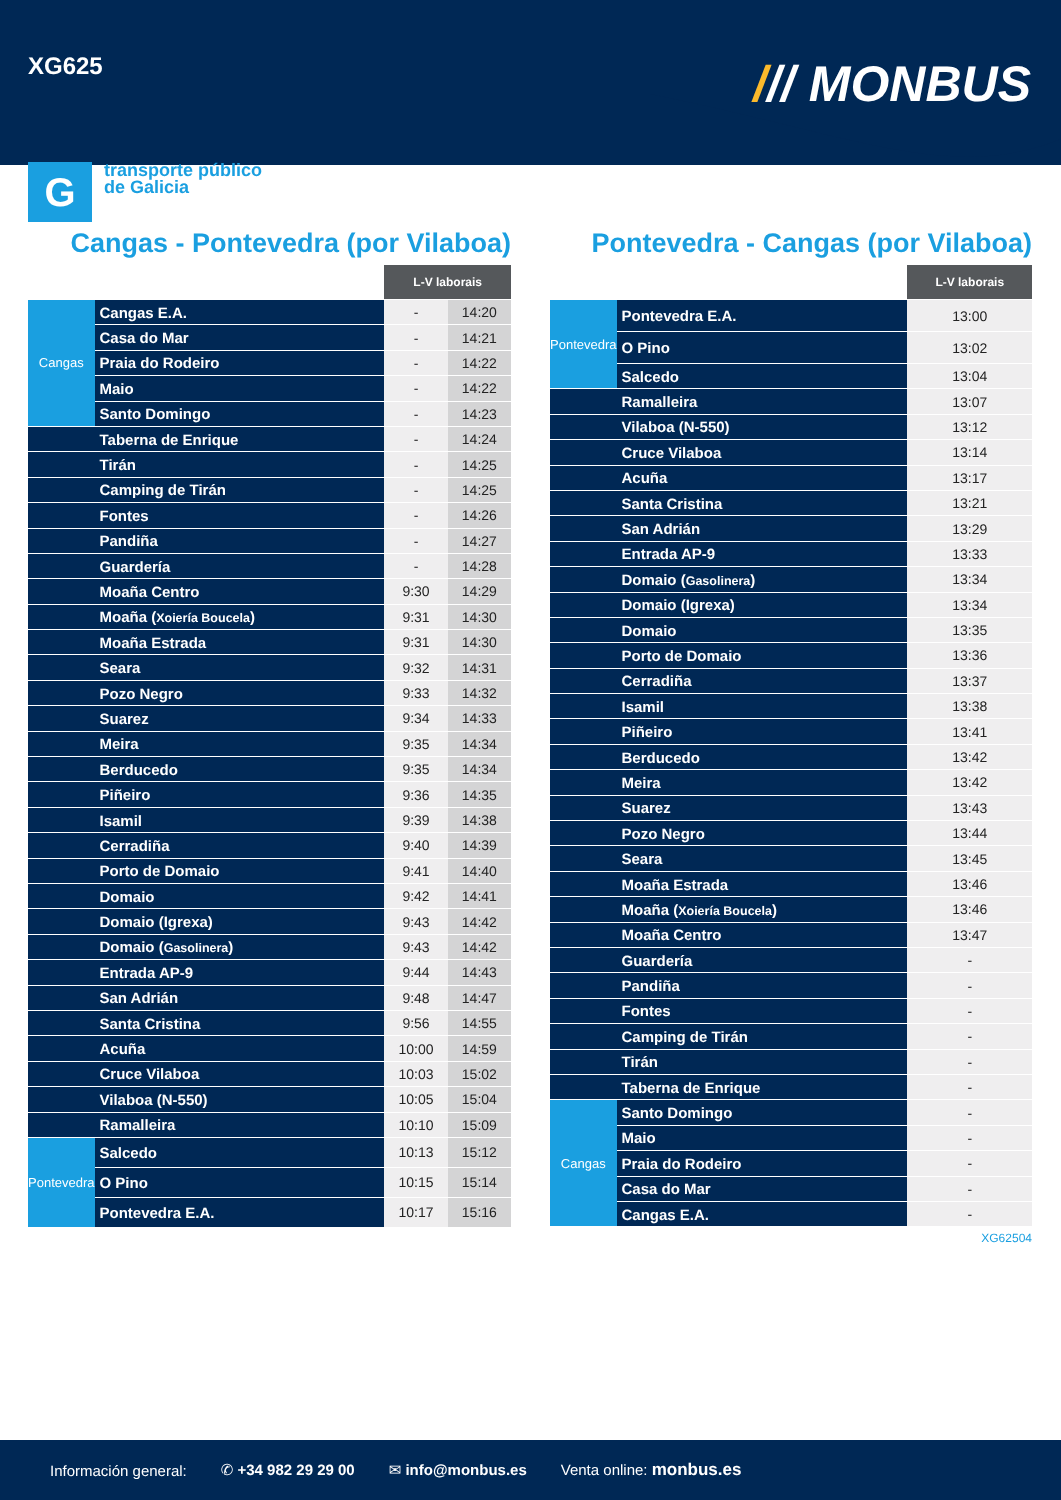XG625 /// MONBUS
G
transporte público
de Galicia
Cangas - Pontevedra (por Vilaboa)
| | | L-V laborais | |
| Cangas | Cangas E.A. | - | 14:20 |
| | Casa do Mar | - | 14:21 |
| | Praia do Rodeiro | - | 14:22 |
| | Maio | - | 14:22 |
| | Santo Domingo | - | 14:23 |
| | Taberna de Enrique | - | 14:24 |
| | Tirán | - | 14:25 |
| | Camping de Tirán | - | 14:25 |
| | Fontes | - | 14:26 |
| | Pandiña | - | 14:27 |
| | Guardería | - | 14:28 |
| | Moaña Centro | 9:30 | 14:29 |
| | Moaña ( Xoiería Boucela ) | 9:31 | 14:30 |
| | Moaña Estrada | 9:31 | 14:30 |
| | Seara | 9:32 | 14:31 |
| | Pozo Negro | 9:33 | 14:32 |
| | Suarez | 9:34 | 14:33 |
| | Meira | 9:35 | 14:34 |
| | Berducedo | 9:35 | 14:34 |
| | Piñeiro | 9:36 | 14:35 |
| | Isamil | 9:39 | 14:38 |
| | Cerradiña | 9:40 | 14:39 |
| | Porto de Domaio | 9:41 | 14:40 |
| | Domaio | 9:42 | 14:41 |
| | Domaio (Igrexa) | 9:43 | 14:42 |
| | Domaio ( Gasolinera ) | 9:43 | 14:42 |
| | Entrada AP-9 | 9:44 | 14:43 |
| | San Adrián | 9:48 | 14:47 |
| | Santa Cristina | 9:56 | 14:55 |
| | Acuña | 10:00 | 14:59 |
| | Cruce Vilaboa | 10:03 | 15:02 |
| | Vilaboa (N-550) | 10:05 | 15:04 |
| | Ramalleira | 10:10 | 15:09 |
| Pontevedra | Salcedo | 10:13 | 15:12 |
| | O Pino | 10:15 | 15:14 |
| | Pontevedra E.A. | 10:17 | 15:16 |
Pontevedra - Cangas (por Vilaboa)
| | | L-V laborais |
| Pontevedra | Pontevedra E.A. | 13:00 |
| | O Pino | 13:02 |
| | Salcedo | 13:04 |
| | Ramalleira | 13:07 |
| | Vilaboa (N-550) | 13:12 |
| | Cruce Vilaboa | 13:14 |
| | Acuña | 13:17 |
| | Santa Cristina | 13:21 |
| | San Adrián | 13:29 |
| | Entrada AP-9 | 13:33 |
| | Domaio ( Gasolinera ) | 13:34 |
| | Domaio (Igrexa) | 13:34 |
| | Domaio | 13:35 |
| | Porto de Domaio | 13:36 |
| | Cerradiña | 13:37 |
| | Isamil | 13:38 |
| | Piñeiro | 13:41 |
| | Berducedo | 13:42 |
| | Meira | 13:42 |
| | Suarez | 13:43 |
| | Pozo Negro | 13:44 |
| | Seara | 13:45 |
| | Moaña Estrada | 13:46 |
| | Moaña ( Xoiería Boucela ) | 13:46 |
| | Moaña Centro | 13:47 |
| | Guardería | - |
| | Pandiña | - |
| | Fontes | - |
| | Camping de Tirán | - |
| | Tirán | - |
| | Taberna de Enrique | - |
| Cangas | Santo Domingo | - |
| | Maio | - |
| | Praia do Rodeiro | - |
| | Casa do Mar | - |
| | Cangas E.A. | - |
XG62504
Información general: ✆ +34 982 29 29 00 ✉ info@monbus.es Venta online: monbus.es